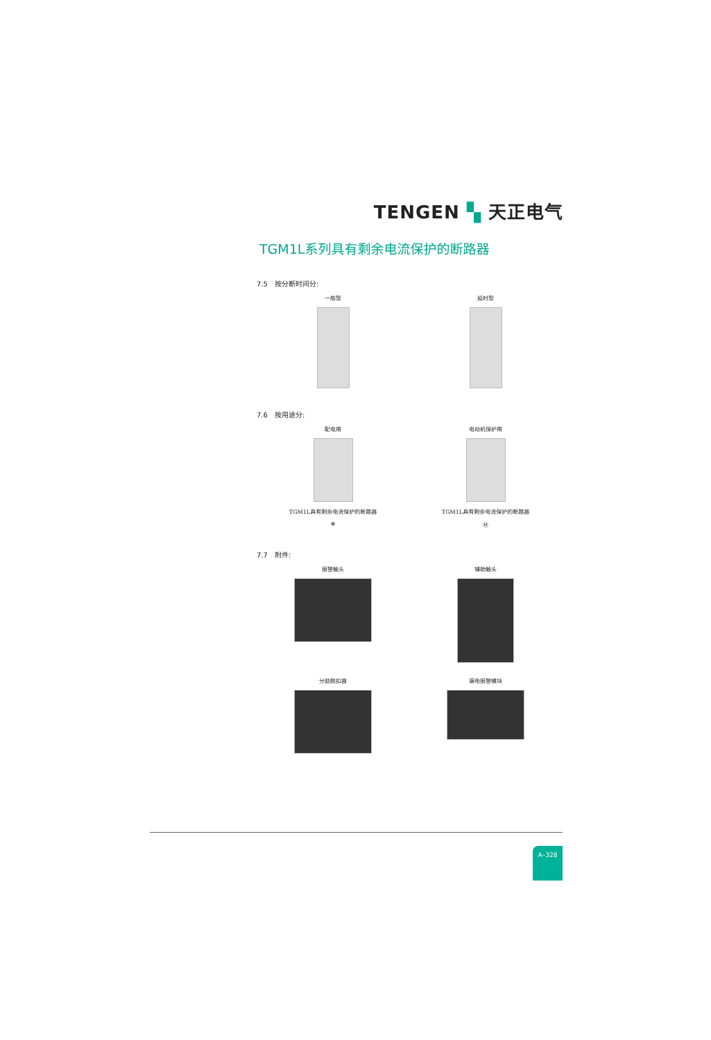TENGEN ▚ 天正电气
TGM1L系列具有剩余电流保护的断路器
7.5　按分断时间分:
一般型 延时型
7.6　按用途分:
配电用
TGM1L具有剩余电流保护的断路器
⊗
电动机保护用
TGM1L具有剩余电流保护的断路器
Ⓜ
7.7　附件:
报警触头 辅助触头
分励脱扣器 漏电报警模块
A–328